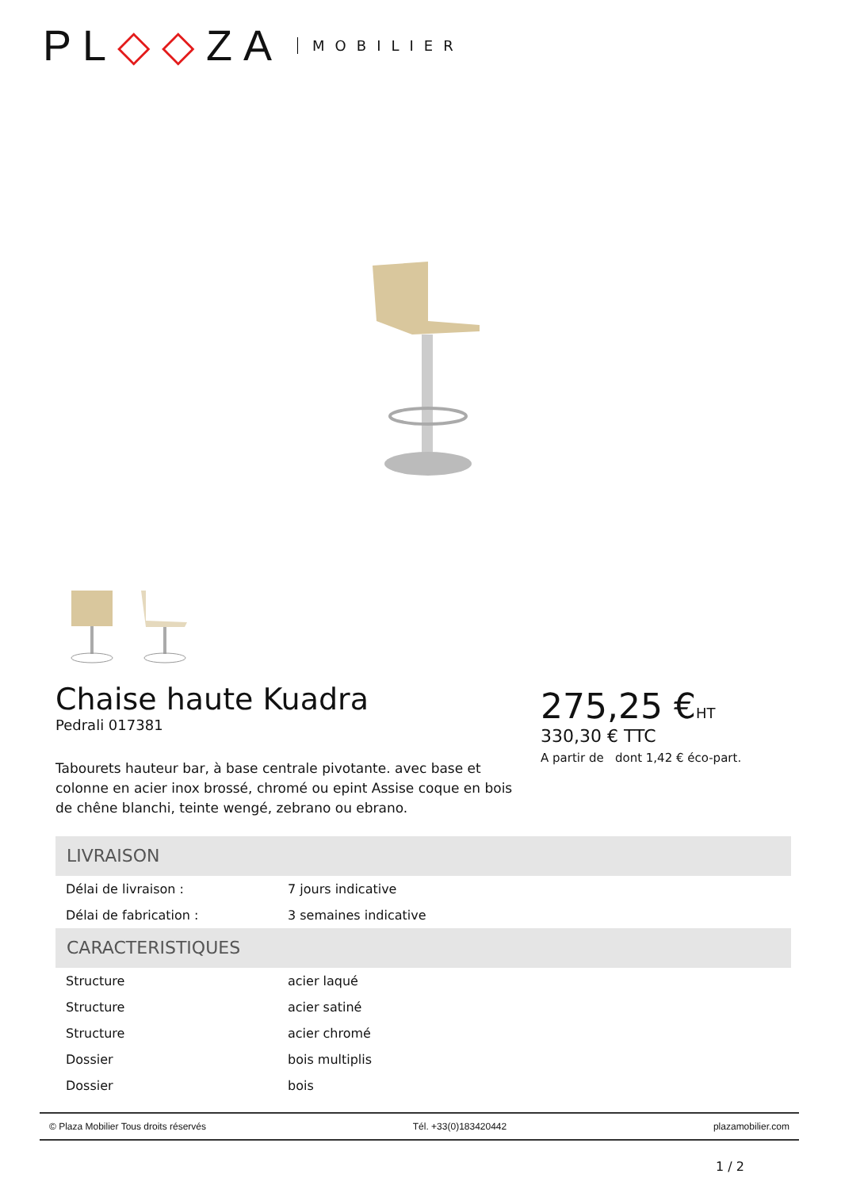PL◇◇ZA MOBILIER
Chaise haute Kuadra
Pedrali 017381
Tabourets hauteur bar, à base centrale pivotante. avec base et colonne en acier inox brossé, chromé ou epint Assise coque en bois de chêne blanchi, teinte wengé, zebrano ou ebrano.
275,25 €HT
330,30 € TTC
A partir de dont 1,42 € éco-part.
LIVRAISON
| Délai de livraison : | 7 jours indicative |
| Délai de fabrication : | 3 semaines indicative |
CARACTERISTIQUES
| Structure | acier laqué |
| Structure | acier satiné |
| Structure | acier chromé |
| Dossier | bois multiplis |
| Dossier | bois |
© Plaza Mobilier Tous droits réservés Tél. +33(0)183420442 plazamobilier.com
1 / 2